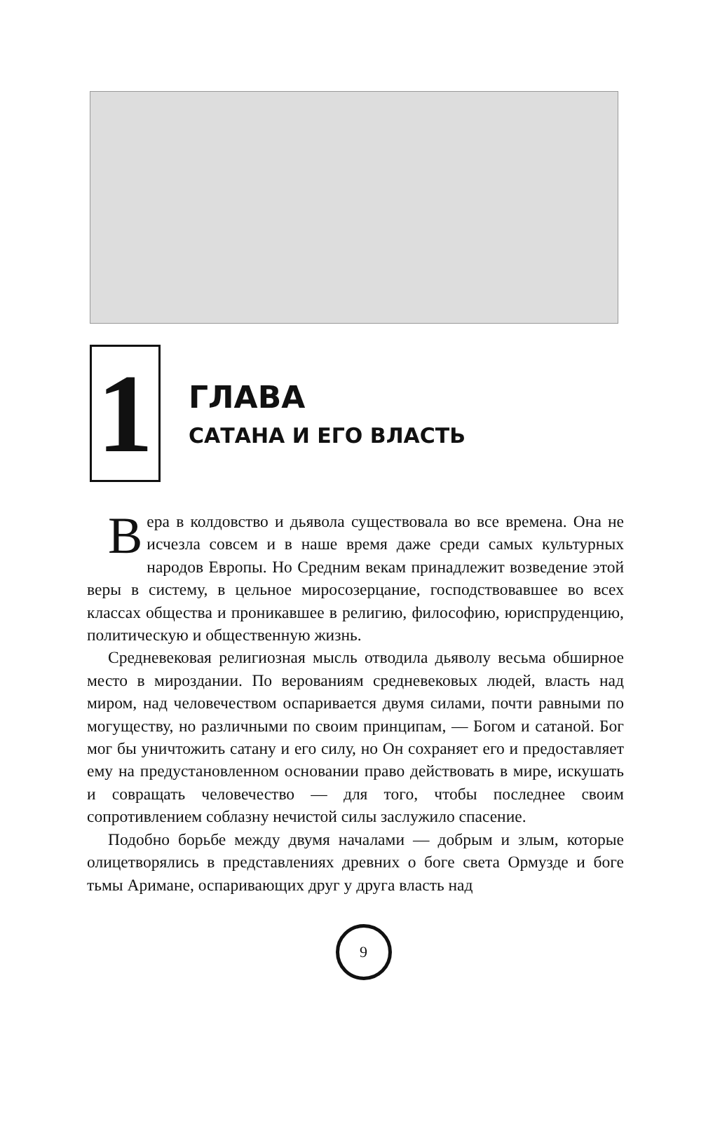1
ГЛАВА
САТАНА И ЕГО ВЛАСТЬ
Вера в колдовство и дьявола существовала во все времена. Она не исчезла совсем и в наше время даже среди самых культурных народов Европы. Но Средним векам принадлежит возведение этой веры в систему, в цельное миросозерцание, господствовавшее во всех классах общества и проникавшее в религию, философию, юриспруденцию, политическую и общественную жизнь.
Средневековая религиозная мысль отводила дьяволу весьма обширное место в мироздании. По верованиям средневековых людей, власть над миром, над человечеством оспаривается двумя силами, почти равными по могуществу, но различными по своим принципам, — Богом и сатаной. Бог мог бы уничтожить сатану и его силу, но Он сохраняет его и предоставляет ему на предустановленном основании право действовать в мире, искушать и совращать человечество — для того, чтобы последнее своим сопротивлением соблазну нечистой силы заслужило спасение.
Подобно борьбе между двумя началами — добрым и злым, которые олицетворялись в представлениях древних о боге света Ормузде и боге тьмы Аримане, оспаривающих друг у друга власть над
9